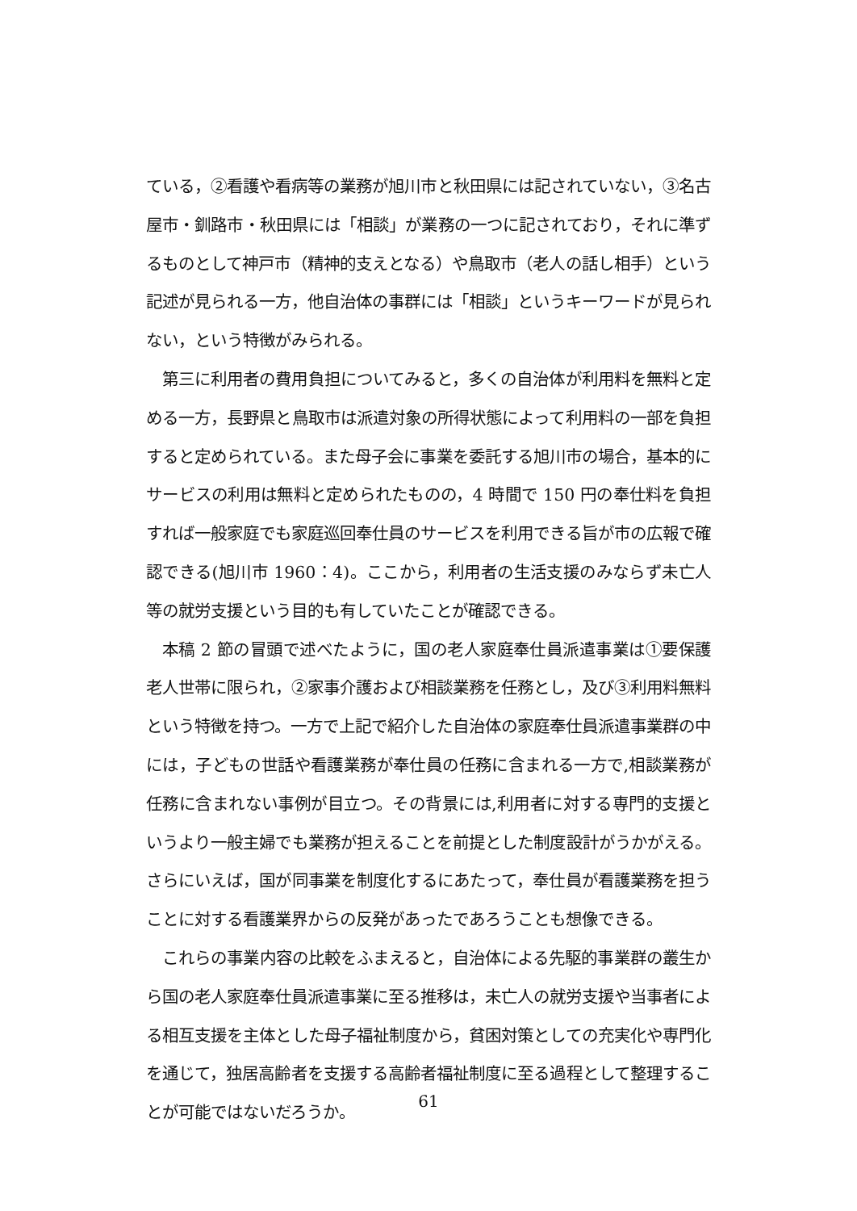ている，②看護や看病等の業務が旭川市と秋田県には記されていない，③名古屋市・釧路市・秋田県には「相談」が業務の一つに記されており，それに準ずるものとして神戸市（精神的支えとなる）や鳥取市（老人の話し相手）という記述が見られる一方，他自治体の事群には「相談」というキーワードが見られない，という特徴がみられる。
第三に利用者の費用負担についてみると，多くの自治体が利用料を無料と定める一方，長野県と鳥取市は派遣対象の所得状態によって利用料の一部を負担すると定められている。また母子会に事業を委託する旭川市の場合，基本的にサービスの利用は無料と定められたものの，4 時間で 150 円の奉仕料を負担すれば一般家庭でも家庭巡回奉仕員のサービスを利用できる旨が市の広報で確認できる(旭川市 1960：4)。ここから，利用者の生活支援のみならず未亡人等の就労支援という目的も有していたことが確認できる。
本稿 2 節の冒頭で述べたように，国の老人家庭奉仕員派遣事業は①要保護老人世帯に限られ，②家事介護および相談業務を任務とし，及び③利用料無料という特徴を持つ。一方で上記で紹介した自治体の家庭奉仕員派遣事業群の中には，子どもの世話や看護業務が奉仕員の任務に含まれる一方で,相談業務が任務に含まれない事例が目立つ。その背景には,利用者に対する専門的支援というより一般主婦でも業務が担えることを前提とした制度設計がうかがえる。さらにいえば，国が同事業を制度化するにあたって，奉仕員が看護業務を担うことに対する看護業界からの反発があったであろうことも想像できる。
これらの事業内容の比較をふまえると，自治体による先駆的事業群の叢生から国の老人家庭奉仕員派遣事業に至る推移は，未亡人の就労支援や当事者による相互支援を主体とした母子福祉制度から，貧困対策としての充実化や専門化を通じて，独居高齢者を支援する高齢者福祉制度に至る過程として整理することが可能ではないだろうか。
61